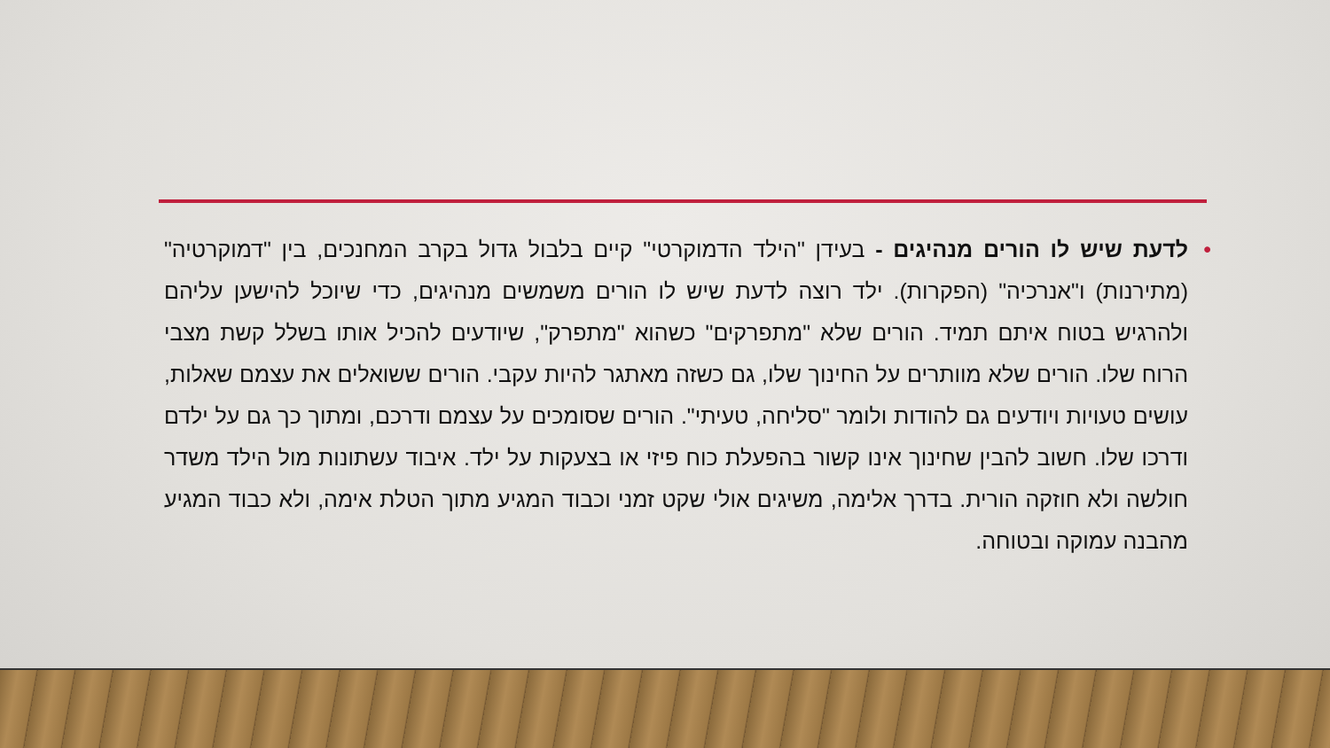• לדעת שיש לו הורים מנהיגים - בעידן "הילד הדמוקרטי" קיים בלבול גדול בקרב המחנכים, בין "דמוקרטיה" (מתירנות) ו"אנרכיה" (הפקרות). ילד רוצה לדעת שיש לו הורים משמשים מנהיגים, כדי שיוכל להישען עליהם ולהרגיש בטוח איתם תמיד. הורים שלא "מתפרקים" כשהוא "מתפרק", שיודעים להכיל אותו בשלל קשת מצבי הרוח שלו. הורים שלא מוותרים על החינוך שלו, גם כשזה מאתגר להיות עקבי. הורים ששואלים את עצמם שאלות, עושים טעויות ויודעים גם להודות ולומר "סליחה, טעיתי". הורים שסומכים על עצמם ודרכם, ומתוך כך גם על ילדם ודרכו שלו. חשוב להבין שחינוך אינו קשור בהפעלת כוח פיזי או בצעקות על ילד. איבוד עשתונות מול הילד משדר חולשה ולא חוזקה הורית. בדרך אלימה, משיגים אולי שקט זמני וכבוד המגיע מתוך הטלת אימה, ולא כבוד המגיע מהבנה עמוקה ובטוחה.